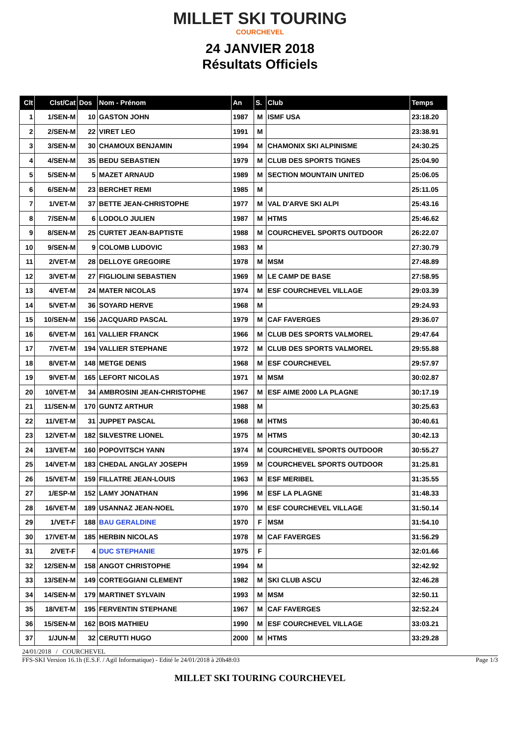MILLET SKI TOURING
COURCHEVEL
24 JANVIER 2018
Résultats Officiels
| Clt | Clst/Cat | Dos | Nom - Prénom | An | S. | Club | Temps |
| --- | --- | --- | --- | --- | --- | --- | --- |
| 1 | 1/SEN-M | 10 | GASTON JOHN | 1987 | M | ISMF USA | 23:18.20 |
| 2 | 2/SEN-M | 22 | VIRET LEO | 1991 | M | | 23:38.91 |
| 3 | 3/SEN-M | 30 | CHAMOUX BENJAMIN | 1994 | M | CHAMONIX SKI ALPINISME | 24:30.25 |
| 4 | 4/SEN-M | 35 | BEDU SEBASTIEN | 1979 | M | CLUB DES SPORTS TIGNES | 25:04.90 |
| 5 | 5/SEN-M | 5 | MAZET ARNAUD | 1989 | M | SECTION MOUNTAIN UNITED | 25:06.05 |
| 6 | 6/SEN-M | 23 | BERCHET REMI | 1985 | M | | 25:11.05 |
| 7 | 1/VET-M | 37 | BETTE JEAN-CHRISTOPHE | 1977 | M | VAL D'ARVE SKI ALPI | 25:43.16 |
| 8 | 7/SEN-M | 6 | LODOLO JULIEN | 1987 | M | HTMS | 25:46.62 |
| 9 | 8/SEN-M | 25 | CURTET JEAN-BAPTISTE | 1988 | M | COURCHEVEL SPORTS OUTDOOR | 26:22.07 |
| 10 | 9/SEN-M | 9 | COLOMB LUDOVIC | 1983 | M | | 27:30.79 |
| 11 | 2/VET-M | 28 | DELLOYE GREGOIRE | 1978 | M | MSM | 27:48.89 |
| 12 | 3/VET-M | 27 | FIGLIOLINI SEBASTIEN | 1969 | M | LE CAMP DE BASE | 27:58.95 |
| 13 | 4/VET-M | 24 | MATER NICOLAS | 1974 | M | ESF COURCHEVEL VILLAGE | 29:03.39 |
| 14 | 5/VET-M | 36 | SOYARD HERVE | 1968 | M | | 29:24.93 |
| 15 | 10/SEN-M | 156 | JACQUARD PASCAL | 1979 | M | CAF FAVERGES | 29:36.07 |
| 16 | 6/VET-M | 161 | VALLIER FRANCK | 1966 | M | CLUB DES SPORTS VALMOREL | 29:47.64 |
| 17 | 7/VET-M | 194 | VALLIER STEPHANE | 1972 | M | CLUB DES SPORTS VALMOREL | 29:55.88 |
| 18 | 8/VET-M | 148 | METGE DENIS | 1968 | M | ESF COURCHEVEL | 29:57.97 |
| 19 | 9/VET-M | 165 | LEFORT NICOLAS | 1971 | M | MSM | 30:02.87 |
| 20 | 10/VET-M | 34 | AMBROSINI JEAN-CHRISTOPHE | 1967 | M | ESF AIME 2000 LA PLAGNE | 30:17.19 |
| 21 | 11/SEN-M | 170 | GUNTZ ARTHUR | 1988 | M | | 30:25.63 |
| 22 | 11/VET-M | 31 | JUPPET PASCAL | 1968 | M | HTMS | 30:40.61 |
| 23 | 12/VET-M | 182 | SILVESTRE LIONEL | 1975 | M | HTMS | 30:42.13 |
| 24 | 13/VET-M | 160 | POPOVITSCH YANN | 1974 | M | COURCHEVEL SPORTS OUTDOOR | 30:55.27 |
| 25 | 14/VET-M | 183 | CHEDAL ANGLAY JOSEPH | 1959 | M | COURCHEVEL SPORTS OUTDOOR | 31:25.81 |
| 26 | 15/VET-M | 159 | FILLATRE JEAN-LOUIS | 1963 | M | ESF MERIBEL | 31:35.55 |
| 27 | 1/ESP-M | 152 | LAMY JONATHAN | 1996 | M | ESF LA PLAGNE | 31:48.33 |
| 28 | 16/VET-M | 189 | USANNAZ JEAN-NOEL | 1970 | M | ESF COURCHEVEL VILLAGE | 31:50.14 |
| 29 | 1/VET-F | 188 | BAU GERALDINE | 1970 | F | MSM | 31:54.10 |
| 30 | 17/VET-M | 185 | HERBIN NICOLAS | 1978 | M | CAF FAVERGES | 31:56.29 |
| 31 | 2/VET-F | 4 | DUC STEPHANIE | 1975 | F | | 32:01.66 |
| 32 | 12/SEN-M | 158 | ANGOT CHRISTOPHE | 1994 | M | | 32:42.92 |
| 33 | 13/SEN-M | 149 | CORTEGGIANI CLEMENT | 1982 | M | SKI CLUB ASCU | 32:46.28 |
| 34 | 14/SEN-M | 179 | MARTINET SYLVAIN | 1993 | M | MSM | 32:50.11 |
| 35 | 18/VET-M | 195 | FERVENTIN STEPHANE | 1967 | M | CAF FAVERGES | 32:52.24 |
| 36 | 15/SEN-M | 162 | BOIS MATHIEU | 1990 | M | ESF COURCHEVEL VILLAGE | 33:03.21 |
| 37 | 1/JUN-M | 32 | CERUTTI HUGO | 2000 | M | HTMS | 33:29.28 |
24/01/2018 / COURCHEVEL
FFS-SKI Version 16.1h (E.S.F. / Agil Informatique) - Edité le 24/01/2018 à 20h48:03 Page 1/3
MILLET SKI TOURING COURCHEVEL